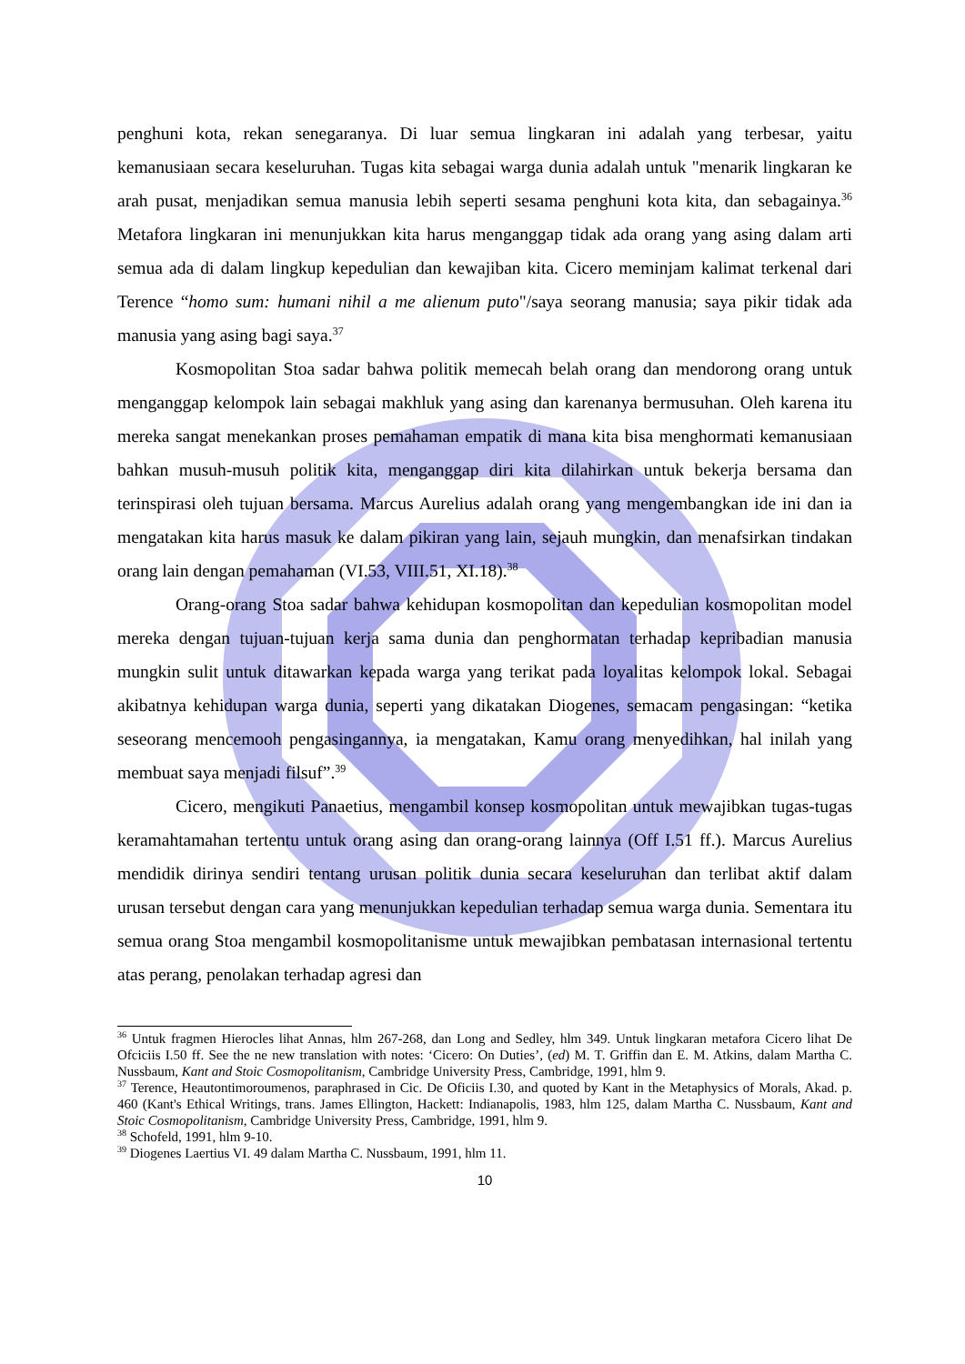penghuni kota, rekan senegaranya. Di luar semua lingkaran ini adalah yang terbesar, yaitu kemanusiaan secara keseluruhan. Tugas kita sebagai warga dunia adalah untuk "menarik lingkaran ke arah pusat, menjadikan semua manusia lebih seperti sesama penghuni kota kita, dan sebagainya.<sup>36</sup> Metafora lingkaran ini menunjukkan kita harus menganggap tidak ada orang yang asing dalam arti semua ada di dalam lingkup kepedulian dan kewajiban kita. Cicero meminjam kalimat terkenal dari Terence “homo sum: humani nihil a me alienum puto"/saya seorang manusia; saya pikir tidak ada manusia yang asing bagi saya.<sup>37</sup>
Kosmopolitan Stoa sadar bahwa politik memecah belah orang dan mendorong orang untuk menganggap kelompok lain sebagai makhluk yang asing dan karenanya bermusuhan. Oleh karena itu mereka sangat menekankan proses pemahaman empatik di mana kita bisa menghormati kemanusiaan bahkan musuh-musuh politik kita, menganggap diri kita dilahirkan untuk bekerja bersama dan terinspirasi oleh tujuan bersama. Marcus Aurelius adalah orang yang mengembangkan ide ini dan ia mengatakan kita harus masuk ke dalam pikiran yang lain, sejauh mungkin, dan menafsirkan tindakan orang lain dengan pemahaman (VI.53, VIII.51, XI.18).<sup>38</sup>
Orang-orang Stoa sadar bahwa kehidupan kosmopolitan dan kepedulian kosmopolitan model mereka dengan tujuan-tujuan kerja sama dunia dan penghormatan terhadap kepribadian manusia mungkin sulit untuk ditawarkan kepada warga yang terikat pada loyalitas kelompok lokal. Sebagai akibatnya kehidupan warga dunia, seperti yang dikatakan Diogenes, semacam pengasingan: “ketika seseorang mencemooh pengasingannya, ia mengatakan, Kamu orang menyedihkan, hal inilah yang membuat saya menjadi filsuf”.<sup>39</sup>
Cicero, mengikuti Panaetius, mengambil konsep kosmopolitan untuk mewajibkan tugas-tugas keramahtamahan tertentu untuk orang asing dan orang-orang lainnya (Off I.51 ff.). Marcus Aurelius mendidik dirinya sendiri tentang urusan politik dunia secara keseluruhan dan terlibat aktif dalam urusan tersebut dengan cara yang menunjukkan kepedulian terhadap semua warga dunia. Sementara itu semua orang Stoa mengambil kosmopolitanisme untuk mewajibkan pembatasan internasional tertentu atas perang, penolakan terhadap agresi dan
<sup>36</sup> Untuk fragmen Hierocles lihat Annas, hlm 267-268, dan Long and Sedley, hlm 349. Untuk lingkaran metafora Cicero lihat De Ofciciis I.50 ff. See the ne new translation with notes: ‘Cicero: On Duties’, (ed) M. T. Griffin dan E. M. Atkins, dalam Martha C. Nussbaum, Kant and Stoic Cosmopolitanism, Cambridge University Press, Cambridge, 1991, hlm 9.
<sup>37</sup> Terence, Heautontimoroumenos, paraphrased in Cic. De Oficiis I.30, and quoted by Kant in the Metaphysics of Morals, Akad. p. 460 (Kant's Ethical Writings, trans. James Ellington, Hackett: Indianapolis, 1983, hlm 125, dalam Martha C. Nussbaum, Kant and Stoic Cosmopolitanism, Cambridge University Press, Cambridge, 1991, hlm 9.
<sup>38</sup> Schofeld, 1991, hlm 9-10.
<sup>39</sup> Diogenes Laertius VI. 49 dalam Martha C. Nussbaum, 1991, hlm 11.
10